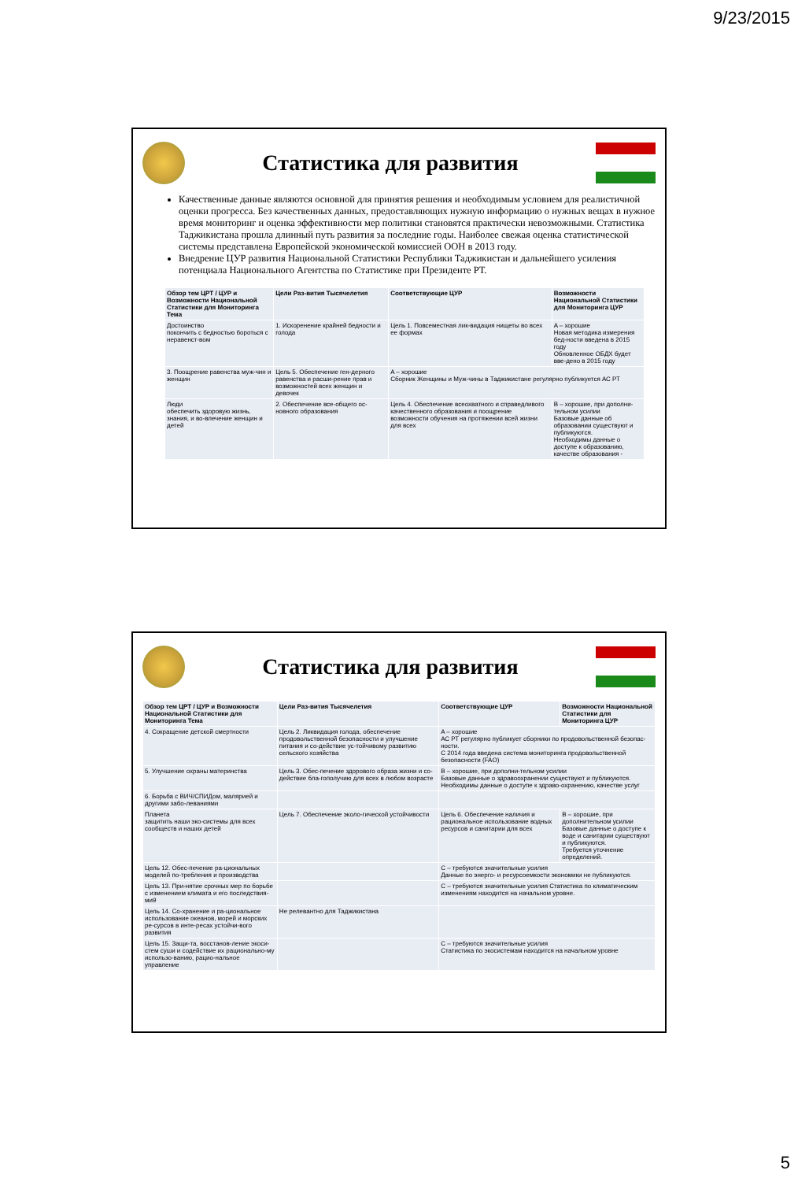9/23/2015
Статистика для развития
Качественные данные являются основной для принятия решения и необходимым условием для реалистичной оценки прогресса. Без качественных данных, предоставляющих нужную информацию о нужных вещах в нужное время мониторинг и оценка эффективности мер политики становятся практически невозможными. Статистика Таджикистана прошла длинный путь развития за последние годы. Наиболее свежая оценка статистической системы представлена Европейской экономической комиссией ООН в 2013 году.
Внедрение ЦУР развития Национальной Статистики Республики Таджикистан и дальнейшего усиления потенциала Национального Агентства по Статистике при Президенте РТ.
| Обзор тем ЦРТ / ЦУР и Возможности Национальной Статистики для Мониторинга Тема | Цели Раз-вития Тысячелетия | Соответствующие ЦУР | Возможности Национальной Статистики для Мониторинга ЦУР |
| --- | --- | --- | --- |
| Достоинство покончить с бедностью бороться с неравенст-вом | 1. Искоренение крайней бедности и голода | Цель 1. Повсеместная лик-видация нищеты во всех ее формах | A – хорошие Новая методика измерения бед-ности введена в 2015 году Обновленное ОБДХ будет вве-дено в 2015 году |
| 3. Поощрение равенства муж-чин и женщин | Цель 5. Обеспечение ген-дерного равенства и расши-рение прав и возможностей всех женщин и девочек | A – хорошие Сборник Женщины и Муж-чины в Таджикистане регулярно публикуется АС РТ | |
| Люди обеспечить здоровую жизнь, знания, и во-влечение женщин и детей | 2. Обеспечение все-общего ос-новного образования | Цель 4. Обеспечение всеохватного и справедливого качественного образования и поощрение возможности обучения на протяжении всей жизни для всех | B – хорошие, при дополни-тельном усилии Базовые данные об образовании существуют и публикуются. Необходимы данные о доступе к образованию, качестве образования - |
Статистика для развития
| Обзор тем ЦРТ / ЦУР и Возможности Национальной Статистики для Мониторинга Тема | Цели Раз-вития Тысячелетия | Соответствующие ЦУР | Возможности Национальной Статистики для Мониторинга ЦУР |
| --- | --- | --- | --- |
| 4. Сокращение детской смертности | Цель 2. Ликвидация голода, обеспечение продовольственной безопасности и улучшение питания и со-действие ус-тойчивому развитию сельского хозяйства | A – хорошие АС РТ регулярно публикует сборники по продовольственной безопас-ности. С 2014 года введена система мониторинга продовольственной безопасности (FAO) | |
| 5. Улучшение охраны материнства | Цель 3. Обес-печение здорового образа жизни и со-действие бла-гополучию для всех в любом возрасте | B – хорошие, при дополни-тельном усилии Базовые данные о здравоохранении существуют и публикуются. Необходимы данные о доступе к здраво-охранению, качестве услуг | |
| 6. Борьба с ВИЧ/СПИДом, малярией и другими забо-леваниями | | | |
| Планета защитить наши эко-системы для всех сообществ и наших детей | Цель 7. Обеспечение эколо-гической устойчивости | Цель 6. Обеспечение наличия и рациональное использование водных ресурсов и санитарии для всех | B – хорошие, при дополнительном усилии Базовые данные о доступе к воде и санитарии существуют и публикуются. Требуется уточнение определений. |
| Цель 12. Обес-печение ра-циональных моделей по-требления и производства | | C – требуются значительные усилия Данные по энерго- и ресурсоемкости экономики не публикуются. | |
| Цель 13. При-нятие срочных мер по борьбе с изменением климата и его последствия-ми9 | | C – требуются значительные усилия Статистика по климатическим изменениям находится на начальном уровне. | |
| Цель 14. Со-хранение и ра-циональное использование океанов, морей и морских ре-сурсов в инте-ресах устойчи-вого развития | Не релевантно для Таджикистана | | |
| Цель 15. Защи-та, восстанов-ление экоси-стем суши и содействие их рационально-му использо-ванию, рацио-нальное управление | | C – требуются значительные усилия Статистика по экосистемам находится на начальном уровне | |
5